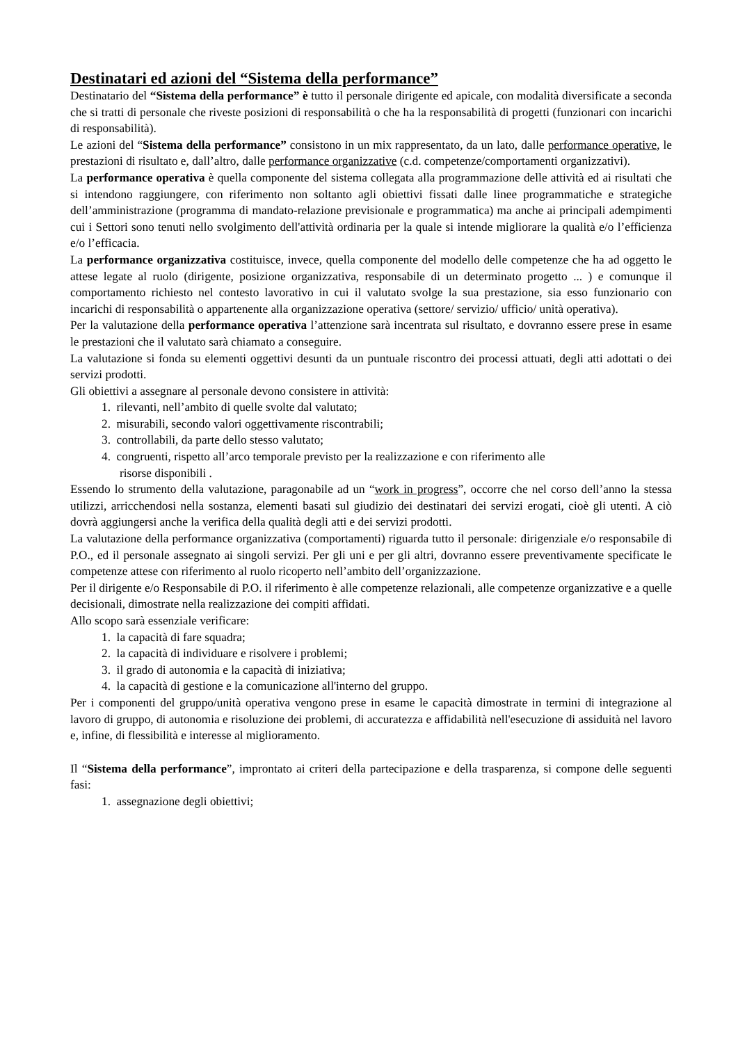Destinatari ed azioni del “Sistema della performance”
Destinatario del “Sistema della performance” è tutto il personale dirigente ed apicale, con modalità diversificate a seconda che si tratti di personale che riveste posizioni di responsabilità o che ha la responsabilità di progetti (funzionari con incarichi di responsabilità).
Le azioni del “Sistema della performance” consistono in un mix rappresentato, da un lato, dalle performance operative, le prestazioni di risultato e, dall’altro, dalle performance organizzative (c.d. competenze/comportamenti organizzativi).
La performance operativa è quella componente del sistema collegata alla programmazione delle attività ed ai risultati che si intendono raggiungere, con riferimento non soltanto agli obiettivi fissati dalle linee programmatiche e strategiche dell’amministrazione (programma di mandato-relazione previsionale e programmatica) ma anche ai principali adempimenti cui i Settori sono tenuti nello svolgimento dell'attività ordinaria per la quale si intende migliorare la qualità e/o l’efficienza e/o l’efficacia.
La performance organizzativa costituisce, invece, quella componente del modello delle competenze che ha ad oggetto le attese legate al ruolo (dirigente, posizione organizzativa, responsabile di un determinato progetto ... ) e comunque il comportamento richiesto nel contesto lavorativo in cui il valutato svolge la sua prestazione, sia esso funzionario con incarichi di responsabilità o appartenente alla organizzazione operativa (settore/ servizio/ ufficio/ unità operativa).
Per la valutazione della performance operativa l’attenzione sarà incentrata sul risultato, e dovranno essere prese in esame le prestazioni che il valutato sarà chiamato a conseguire.
La valutazione si fonda su elementi oggettivi desunti da un puntuale riscontro dei processi attuati, degli atti adottati o dei servizi prodotti.
Gli obiettivi a assegnare al personale devono consistere in attività:
1. rilevanti, nell’ambito di quelle svolte dal valutato;
2. misurabili, secondo valori oggettivamente riscontrabili;
3. controllabili, da parte dello stesso valutato;
4. congruenti, rispetto all’arco temporale previsto per la realizzazione e con riferimento alle
risorse disponibili .
Essendo lo strumento della valutazione, paragonabile ad un “work in progress”, occorre che nel corso dell’anno la stessa utilizzi, arricchendosi nella sostanza, elementi basati sul giudizio dei destinatari dei servizi erogati, cioè gli utenti. A ciò dovrà aggiungersi anche la verifica della qualità degli atti e dei servizi prodotti.
La valutazione della performance organizzativa (comportamenti) riguarda tutto il personale: dirigenziale e/o responsabile di P.O., ed il personale assegnato ai singoli servizi. Per gli uni e per gli altri, dovranno essere preventivamente specificate le competenze attese con riferimento al ruolo ricoperto nell’ambito dell’organizzazione.
Per il dirigente e/o Responsabile di P.O. il riferimento è alle competenze relazionali, alle competenze organizzative e a quelle decisionali, dimostrate nella realizzazione dei compiti affidati.
Allo scopo sarà essenziale verificare:
1. la capacità di fare squadra;
2. la capacità di individuare e risolvere i problemi;
3. il grado di autonomia e la capacità di iniziativa;
4. la capacità di gestione e la comunicazione all'interno del gruppo.
Per i componenti del gruppo/unità operativa vengono prese in esame le capacità dimostrate in termini di integrazione al lavoro di gruppo, di autonomia e risoluzione dei problemi, di accuratezza e affidabilità nell'esecuzione di assiduità nel lavoro e, infine, di flessibilità e interesse al miglioramento.
Il “Sistema della performance”, improntato ai criteri della partecipazione e della trasparenza, si compone delle seguenti fasi:
1. assegnazione degli obiettivi;